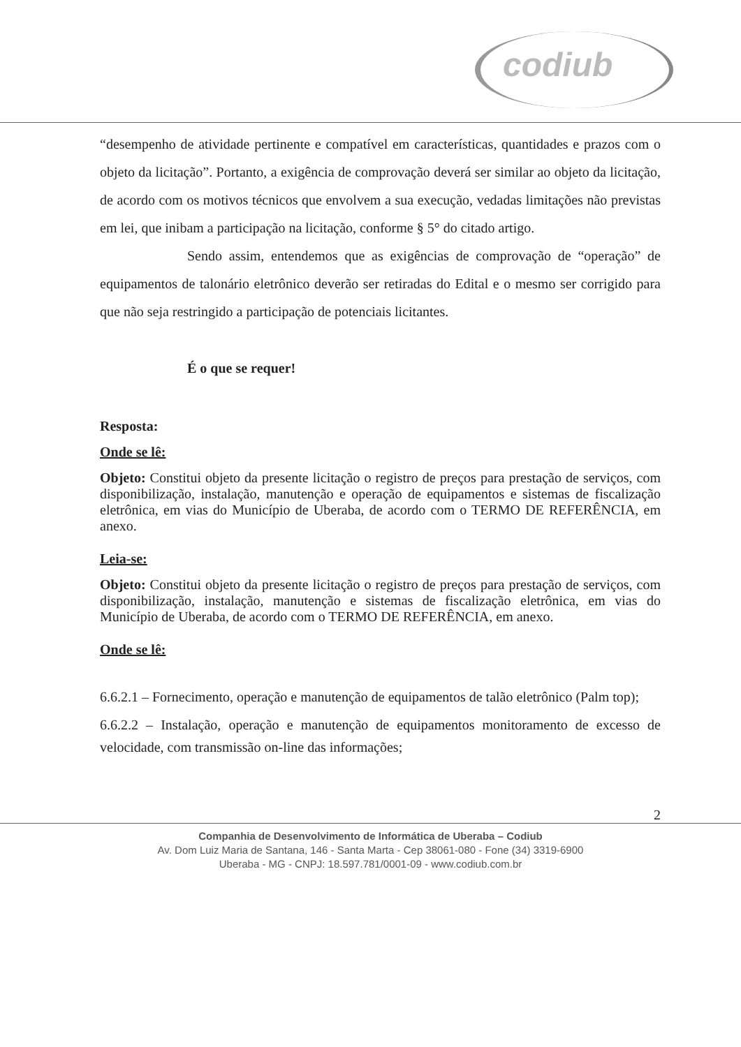codiub
“desempenho de atividade pertinente e compatível em características, quantidades e prazos com o objeto da licitação”. Portanto, a exigência de comprovação deverá ser similar ao objeto da licitação, de acordo com os motivos técnicos que envolvem a sua execução, vedadas limitações não previstas em lei, que inibam a participação na licitação, conforme § 5° do citado artigo.
Sendo assim, entendemos que as exigências de comprovação de “operação” de equipamentos de talonário eletrônico deverão ser retiradas do Edital e o mesmo ser corrigido para que não seja restringido a participação de potenciais licitantes.
É o que se requer!
Resposta:
Onde se lê:
Objeto: Constitui objeto da presente licitação o registro de preços para prestação de serviços, com disponibilização, instalação, manutenção e operação de equipamentos e sistemas de fiscalização eletrônica, em vias do Município de Uberaba, de acordo com o TERMO DE REFERÊNCIA, em anexo.
Leia-se:
Objeto: Constitui objeto da presente licitação o registro de preços para prestação de serviços, com disponibilização, instalação, manutenção e sistemas de fiscalização eletrônica, em vias do Município de Uberaba, de acordo com o TERMO DE REFERÊNCIA, em anexo.
Onde se lê:
6.6.2.1 – Fornecimento, operação e manutenção de equipamentos de talão eletrônico (Palm top);
6.6.2.2 – Instalação, operação e manutenção de equipamentos monitoramento de excesso de velocidade, com transmissão on-line das informações;
2
Companhia de Desenvolvimento de Informática de Uberaba – Codiub
Av. Dom Luiz Maria de Santana, 146 - Santa Marta - Cep 38061-080 - Fone (34) 3319-6900
Uberaba - MG - CNPJ: 18.597.781/0001-09 - www.codiub.com.br